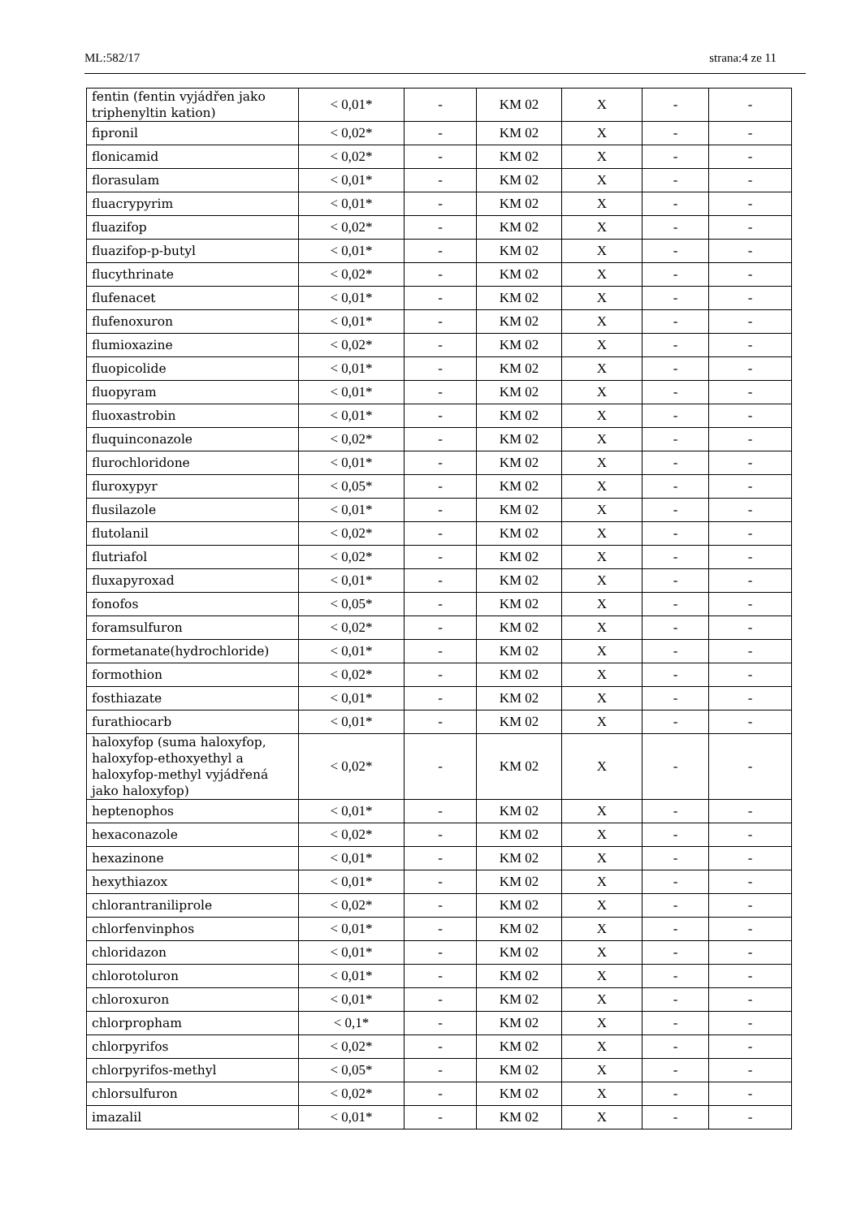ML:582/17 strana:4 ze 11
| fentin (fentin vyjádřen jako triphenyltin kation) | < 0,01* | - | KM 02 | X | - | - |
| fipronil | < 0,02* | - | KM 02 | X | - | - |
| flonicamid | < 0,02* | - | KM 02 | X | - | - |
| florasulam | < 0,01* | - | KM 02 | X | - | - |
| fluacrypyrim | < 0,01* | - | KM 02 | X | - | - |
| fluazifop | < 0,02* | - | KM 02 | X | - | - |
| fluazifop-p-butyl | < 0,01* | - | KM 02 | X | - | - |
| flucythrinate | < 0,02* | - | KM 02 | X | - | - |
| flufenacet | < 0,01* | - | KM 02 | X | - | - |
| flufenoxuron | < 0,01* | - | KM 02 | X | - | - |
| flumioxazine | < 0,02* | - | KM 02 | X | - | - |
| fluopicolide | < 0,01* | - | KM 02 | X | - | - |
| fluopyram | < 0,01* | - | KM 02 | X | - | - |
| fluoxastrobin | < 0,01* | - | KM 02 | X | - | - |
| fluquinconazole | < 0,02* | - | KM 02 | X | - | - |
| flurochloridone | < 0,01* | - | KM 02 | X | - | - |
| fluroxypyr | < 0,05* | - | KM 02 | X | - | - |
| flusilazole | < 0,01* | - | KM 02 | X | - | - |
| flutolanil | < 0,02* | - | KM 02 | X | - | - |
| flutriafol | < 0,02* | - | KM 02 | X | - | - |
| fluxapyroxad | < 0,01* | - | KM 02 | X | - | - |
| fonofos | < 0,05* | - | KM 02 | X | - | - |
| foramsulfuron | < 0,02* | - | KM 02 | X | - | - |
| formetanate(hydrochloride) | < 0,01* | - | KM 02 | X | - | - |
| formothion | < 0,02* | - | KM 02 | X | - | - |
| fosthiazate | < 0,01* | - | KM 02 | X | - | - |
| furathiocarb | < 0,01* | - | KM 02 | X | - | - |
| haloxyfop (suma haloxyfop, haloxyfop-ethoxyethyl a haloxyfop-methyl vyjádřená jako haloxyfop) | < 0,02* | - | KM 02 | X | - | - |
| heptenophos | < 0,01* | - | KM 02 | X | - | - |
| hexaconazole | < 0,02* | - | KM 02 | X | - | - |
| hexazinone | < 0,01* | - | KM 02 | X | - | - |
| hexythiazox | < 0,01* | - | KM 02 | X | - | - |
| chlorantraniliprole | < 0,02* | - | KM 02 | X | - | - |
| chlorfenvinphos | < 0,01* | - | KM 02 | X | - | - |
| chloridazon | < 0,01* | - | KM 02 | X | - | - |
| chlorotoluron | < 0,01* | - | KM 02 | X | - | - |
| chloroxuron | < 0,01* | - | KM 02 | X | - | - |
| chlorpropham | < 0,1* | - | KM 02 | X | - | - |
| chlorpyrifos | < 0,02* | - | KM 02 | X | - | - |
| chlorpyrifos-methyl | < 0,05* | - | KM 02 | X | - | - |
| chlorsulfuron | < 0,02* | - | KM 02 | X | - | - |
| imazalil | < 0,01* | - | KM 02 | X | - | - |